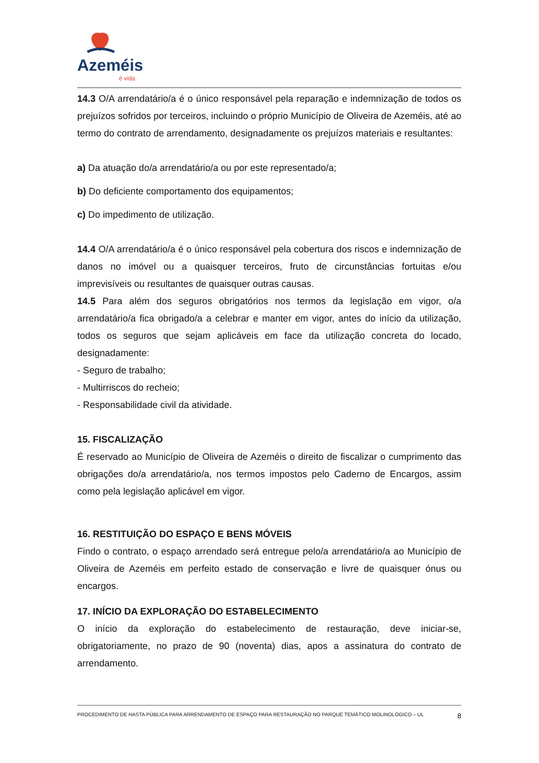Azeméis
é vida
14.3 O/A arrendatário/a é o único responsável pela reparação e indemnização de todos os prejuízos sofridos por terceiros, incluindo o próprio Município de Oliveira de Azeméis, até ao termo do contrato de arrendamento, designadamente os prejuízos materiais e resultantes:
a) Da atuação do/a arrendatário/a ou por este representado/a;
b) Do deficiente comportamento dos equipamentos;
c) Do impedimento de utilização.
14.4 O/A arrendatário/a é o único responsável pela cobertura dos riscos e indemnização de danos no imóvel ou a quaisquer terceiros, fruto de circunstâncias fortuitas e/ou imprevisíveis ou resultantes de quaisquer outras causas.
14.5 Para além dos seguros obrigatórios nos termos da legislação em vigor, o/a arrendatário/a fica obrigado/a a celebrar e manter em vigor, antes do início da utilização, todos os seguros que sejam aplicáveis em face da utilização concreta do locado, designadamente:
- Seguro de trabalho;
- Multirriscos do recheio;
- Responsabilidade civil da atividade.
15. FISCALIZAÇÃO
É reservado ao Município de Oliveira de Azeméis o direito de fiscalizar o cumprimento das obrigações do/a arrendatário/a, nos termos impostos pelo Caderno de Encargos, assim como pela legislação aplicável em vigor.
16. RESTITUIÇÃO DO ESPAÇO E BENS MÓVEIS
Findo o contrato, o espaço arrendado será entregue pelo/a arrendatário/a ao Município de Oliveira de Azeméis em perfeito estado de conservação e livre de quaisquer ónus ou encargos.
17. INÍCIO DA EXPLORAÇÃO DO ESTABELECIMENTO
O início da exploração do estabelecimento de restauração, deve iniciar-se, obrigatoriamente, no prazo de 90 (noventa) dias, apos a assinatura do contrato de arrendamento.
PROCEDIMENTO DE HASTA PÚBLICA PARA ARRENDAMENTO DE ESPAÇO PARA RESTAURAÇÃO NO PARQUE TEMÁTICO MOLINOLÓGICO – UL 8